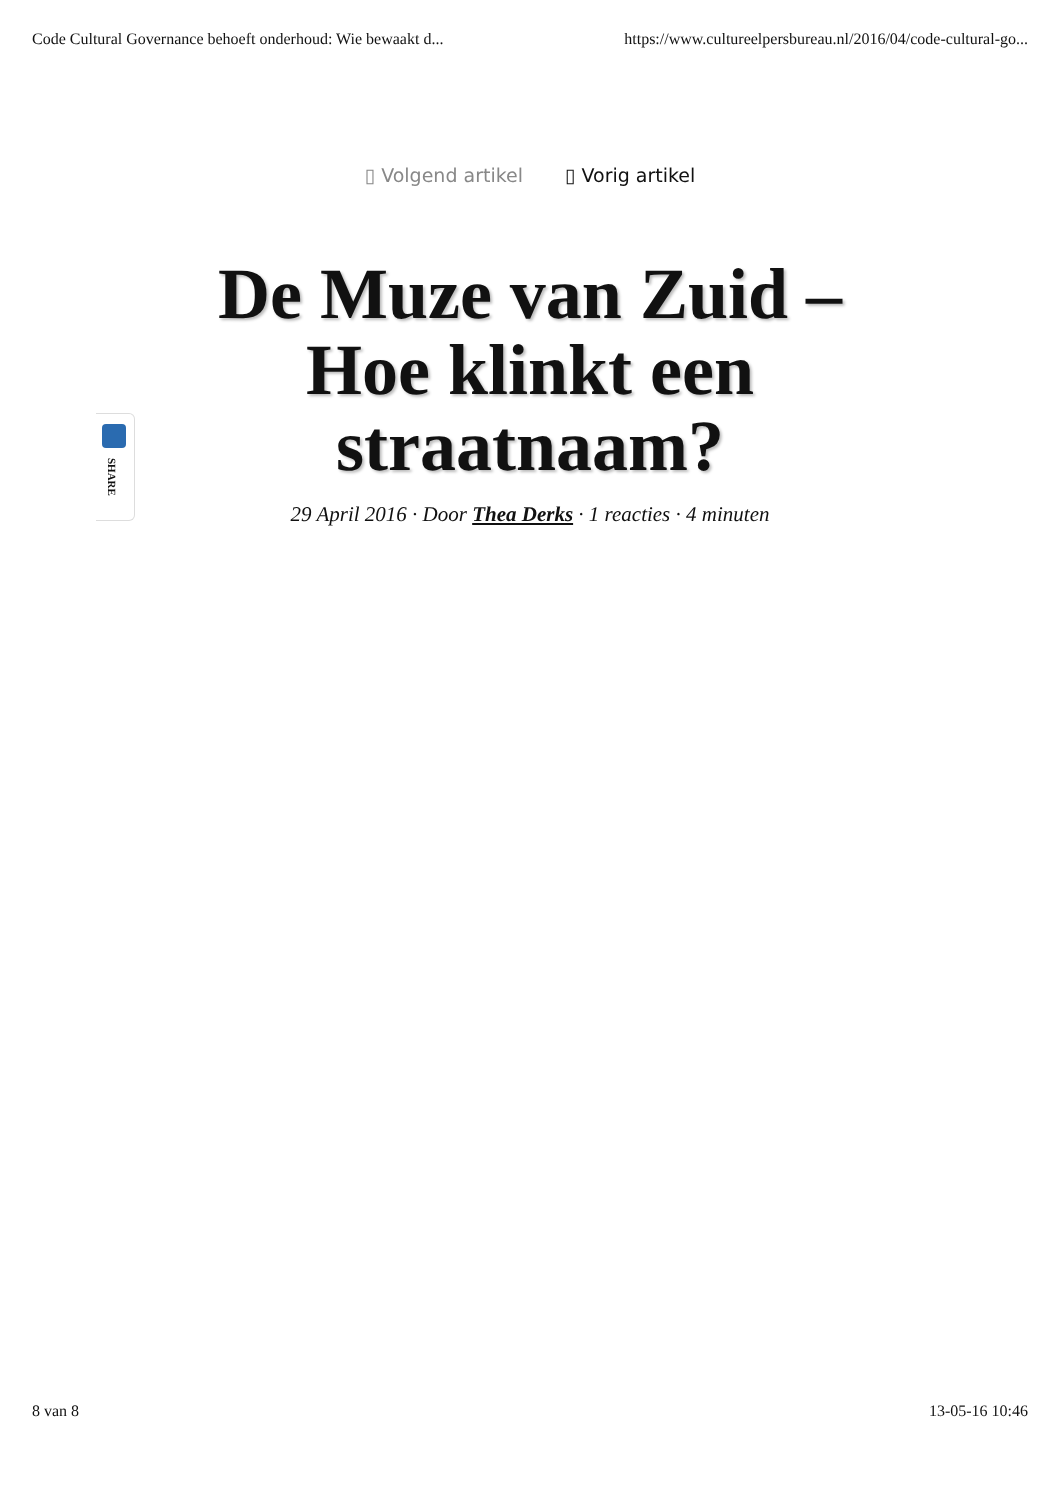Code Cultural Governance behoeft onderhoud: Wie bewaakt d... https://www.cultureelpersbureau.nl/2016/04/code-cultural-go...
▯ Volgend artikel ▯ Vorig artikel
SHARE
De Muze van Zuid – Hoe klinkt een straatnaam?
29 April 2016 · Door Thea Derks · 1 reacties · 4 minuten
8 van 8 13-05-16 10:46